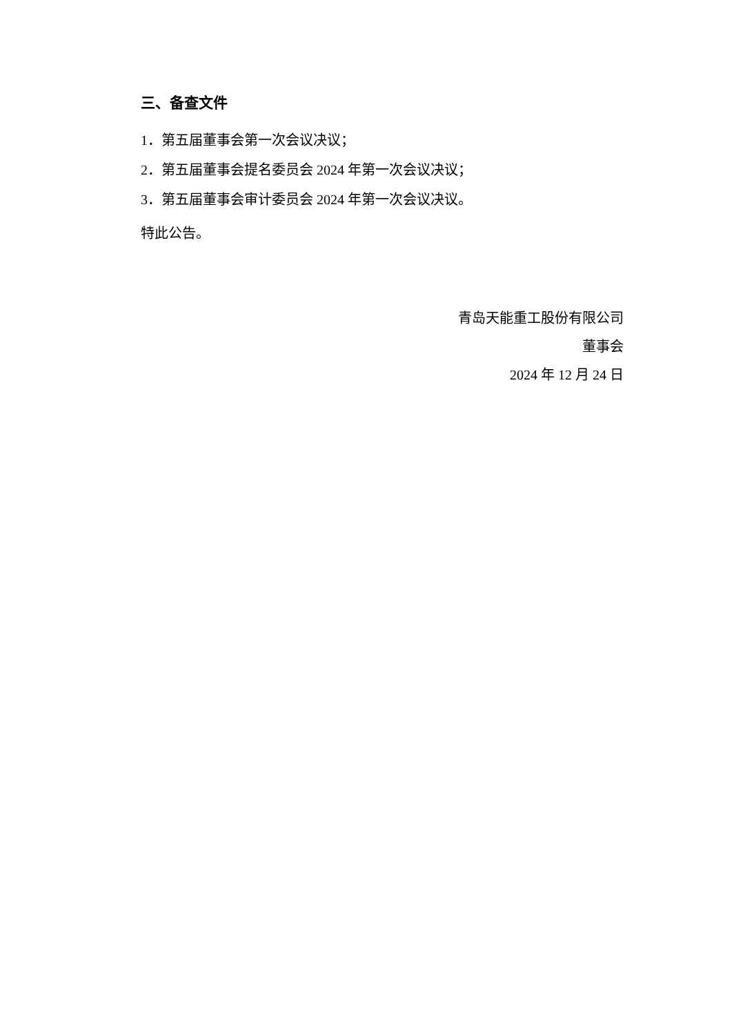三、备查文件
1．第五届董事会第一次会议决议；
2．第五届董事会提名委员会 2024 年第一次会议决议；
3．第五届董事会审计委员会 2024 年第一次会议决议。
特此公告。
青岛天能重工股份有限公司
董事会
2024 年 12 月 24 日